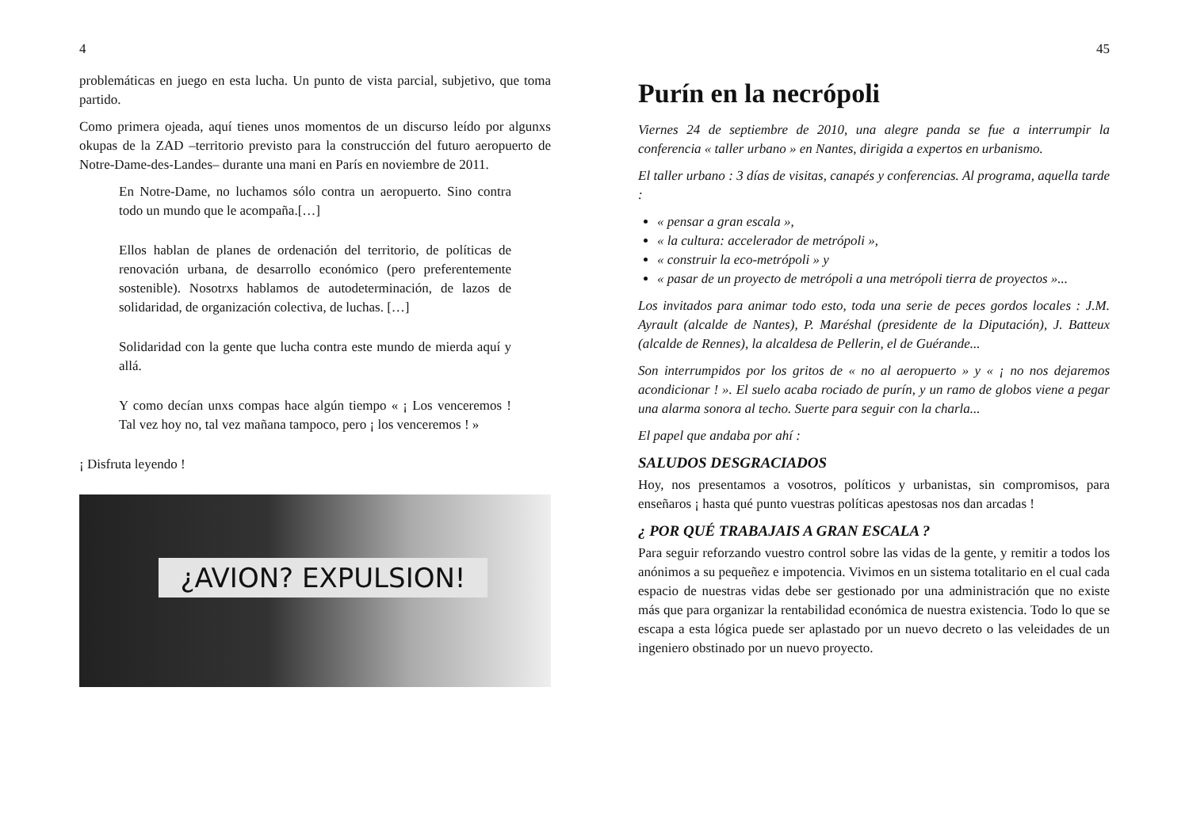4
problemáticas en juego en esta lucha. Un punto de vista parcial, subjetivo, que toma partido.
Como primera ojeada, aquí tienes unos momentos de un discurso leído por algunxs okupas de la ZAD –territorio previsto para la construcción del futuro aeropuerto de Notre-Dame-des-Landes– durante una mani en París en noviembre de 2011.
En Notre-Dame, no luchamos sólo contra un aeropuerto. Sino contra todo un mundo que le acompaña.[…]
Ellos hablan de planes de ordenación del territorio, de políticas de renovación urbana, de desarrollo económico (pero preferentemente sostenible). Nosotrxs hablamos de autodeterminación, de lazos de solidaridad, de organización colectiva, de luchas. […]
Solidaridad con la gente que lucha contra este mundo de mierda aquí y allá.
Y como decían unxs compas hace algún tiempo « ¡ Los venceremos ! Tal vez hoy no, tal vez mañana tampoco, pero ¡ los venceremos ! »
¡ Disfruta leyendo !
¿AVION? EXPULSION!
45
Purín en la necrópoli
Viernes 24 de septiembre de 2010, una alegre panda se fue a interrumpir la conferencia « taller urbano » en Nantes, dirigida a expertos en urbanismo.
El taller urbano : 3 días de visitas, canapés y conferencias. Al programa, aquella tarde :
« pensar a gran escala »,
« la cultura: accelerador de metrópoli »,
« construir la eco-metrópoli » y
« pasar de un proyecto de metrópoli a una metrópoli tierra de proyectos »...
Los invitados para animar todo esto, toda una serie de peces gordos locales : J.M. Ayrault (alcalde de Nantes), P. Maréshal (presidente de la Diputación), J. Batteux (alcalde de Rennes), la alcaldesa de Pellerin, el de Guérande...
Son interrumpidos por los gritos de « no al aeropuerto » y « ¡ no nos dejaremos acondicionar ! ». El suelo acaba rociado de purín, y un ramo de globos viene a pegar una alarma sonora al techo. Suerte para seguir con la charla...
El papel que andaba por ahí :
SALUDOS DESGRACIADOS
Hoy, nos presentamos a vosotros, políticos y urbanistas, sin compromisos, para enseñaros ¡ hasta qué punto vuestras políticas apestosas nos dan arcadas !
¿ POR QUÉ TRABAJAIS A GRAN ESCALA ?
Para seguir reforzando vuestro control sobre las vidas de la gente, y remitir a todos los anónimos a su pequeñez e impotencia. Vivimos en un sistema totalitario en el cual cada espacio de nuestras vidas debe ser gestionado por una administración que no existe más que para organizar la rentabilidad económica de nuestra existencia. Todo lo que se escapa a esta lógica puede ser aplastado por un nuevo decreto o las veleidades de un ingeniero obstinado por un nuevo proyecto.